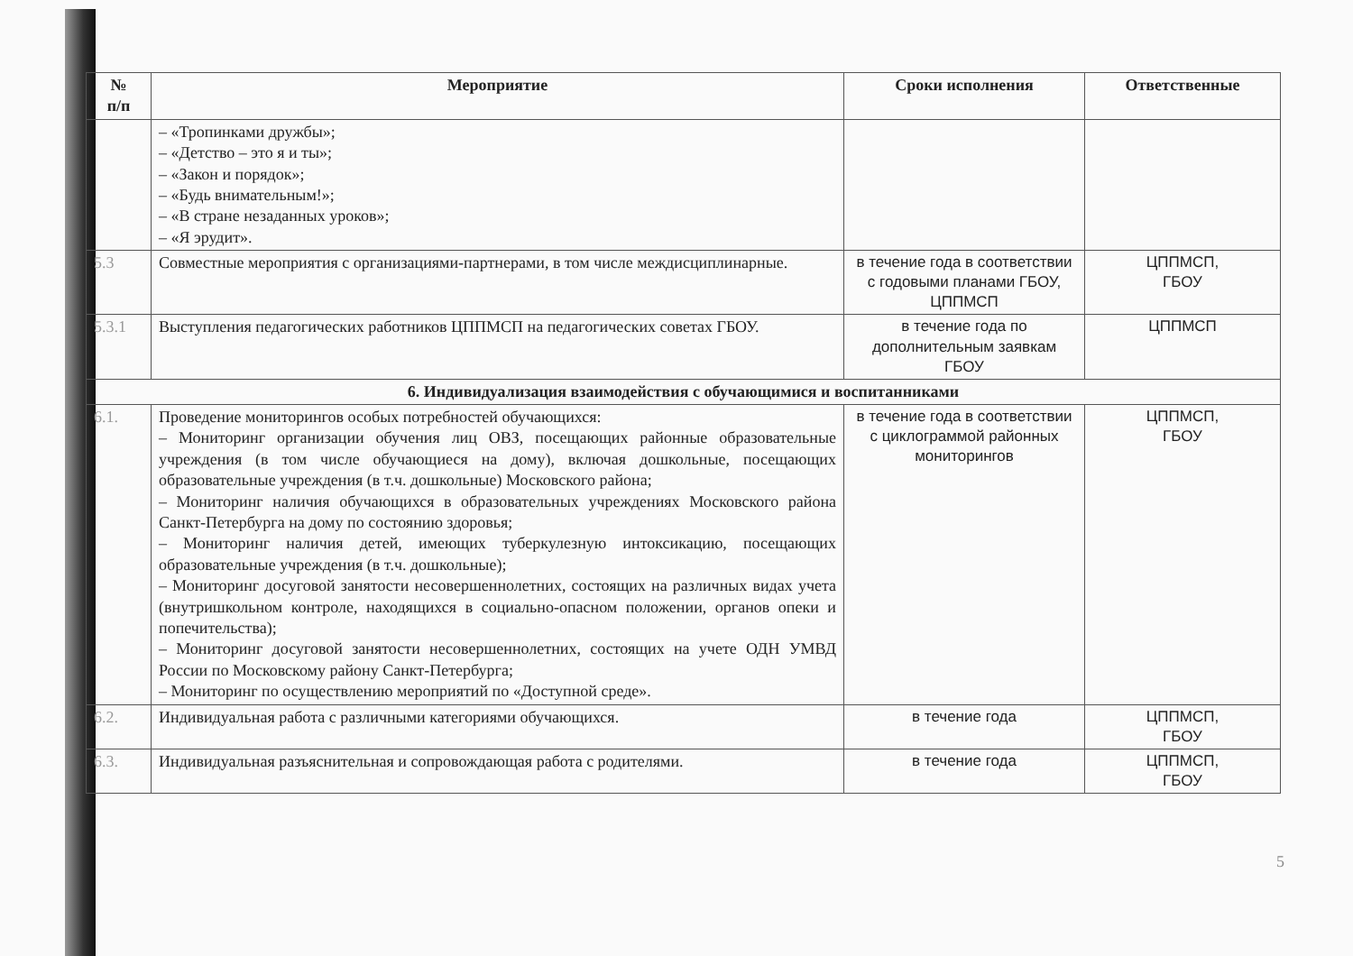| № п/п | Мероприятие | Сроки исполнения | Ответственные |
| --- | --- | --- | --- |
| | – «Тропинками дружбы»; – «Детство – это я и ты»; – «Закон и порядок»; – «Будь внимательным!»; – «В стране незаданных уроков»; – «Я эрудит». | | |
| 5.3 | Совместные мероприятия с организациями-партнерами, в том числе междисциплинарные. | в течение года в соответствии с годовыми планами ГБОУ, ЦППМСП | ЦППМСП, ГБОУ |
| 5.3.1 | Выступления педагогических работников ЦППМСП на педагогических советах ГБОУ. | в течение года по дополнительным заявкам ГБОУ | ЦППМСП |
| 6. Индивидуализация взаимодействия с обучающимися и воспитанниками | | | |
| 6.1. | Проведение мониторингов особых потребностей обучающихся: – Мониторинг организации обучения лиц ОВЗ, посещающих районные образовательные учреждения (в том числе обучающиеся на дому), включая дошкольные, посещающих образовательные учреждения (в т.ч. дошкольные) Московского района; – Мониторинг наличия обучающихся в образовательных учреждениях Московского района Санкт-Петербурга на дому по состоянию здоровья; – Мониторинг наличия детей, имеющих туберкулезную интоксикацию, посещающих образовательные учреждения (в т.ч. дошкольные); – Мониторинг досуговой занятости несовершеннолетних, состоящих на различных видах учета (внутришкольном контроле, находящихся в социально-опасном положении, органов опеки и попечительства); – Мониторинг досуговой занятости несовершеннолетних, состоящих на учете ОДН УМВД России по Московскому району Санкт-Петербурга; – Мониторинг по осуществлению мероприятий по «Доступной среде». | в течение года в соответствии с циклограммой районных мониторингов | ЦППМСП, ГБОУ |
| 6.2. | Индивидуальная работа с различными категориями обучающихся. | в течение года | ЦППМСП, ГБОУ |
| 6.3. | Индивидуальная разъяснительная и сопровождающая работа с родителями. | в течение года | ЦППМСП, ГБОУ |
5